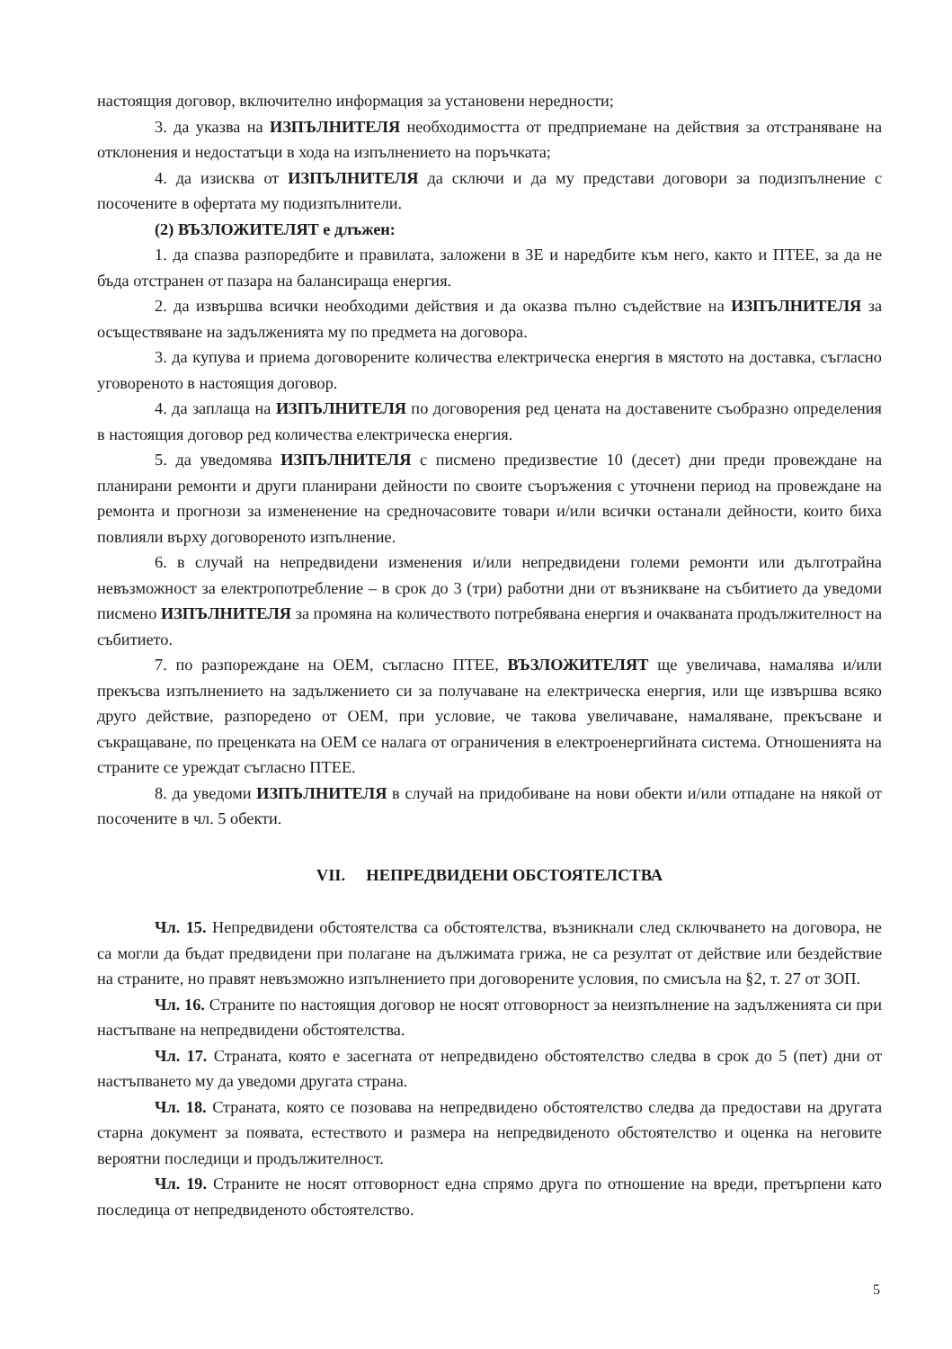настоящия договор, включително информация за установени нередности;
3. да указва на ИЗПЪЛНИТЕЛЯ необходимостта от предприемане на действия за отстраняване на отклонения и недостатъци в хода на изпълнението на поръчката;
4. да изисква от ИЗПЪЛНИТЕЛЯ да сключи и да му представи договори за подизпълнение с посочените в офертата му подизпълнители.
(2) ВЪЗЛОЖИТЕЛЯТ е длъжен:
1. да спазва разпоредбите и правилата, заложени в ЗЕ и наредбите към него, както и ПТЕЕ, за да не бъда отстранен от пазара на балансираща енергия.
2. да извършва всички необходими действия и да оказва пълно съдействие на ИЗПЪЛНИТЕЛЯ за осъществяване на задълженията му по предмета на договора.
3. да купува и приема договорените количества електрическа енергия в мястото на доставка, съгласно уговореното в настоящия договор.
4. да заплаща на ИЗПЪЛНИТЕЛЯ по договорения ред цената на доставените съобразно определения в настоящия договор ред количества електрическа енергия.
5. да уведомява ИЗПЪЛНИТЕЛЯ с писмено предизвестие 10 (десет) дни преди провеждане на планирани ремонти и други планирани дейности по своите съоръжения с уточнени период на провеждане на ремонта и прогнози за измененение на средночасовите товари и/или всички останали дейности, които биха повлияли върху договореното изпълнение.
6. в случай на непредвидени изменения и/или непредвидени големи ремонти или дълготрайна невъзможност за електропотребление – в срок до 3 (три) работни дни от възникване на събитието да уведоми писмено ИЗПЪЛНИТЕЛЯ за промяна на количеството потребявана енергия и очакваната продължителност на събитието.
7. по разпореждане на ОЕМ, съгласно ПТЕЕ, ВЪЗЛОЖИТЕЛЯТ ще увеличава, намалява и/или прекъсва изпълнението на задължението си за получаване на електрическа енергия, или ще извършва всяко друго действие, разпоредено от ОЕМ, при условие, че такова увеличаване, намаляване, прекъсване и съкращаване, по преценката на ОЕМ се налага от ограничения в електроенергийната система. Отношенията на страните се уреждат съгласно ПТЕЕ.
8. да уведоми ИЗПЪЛНИТЕЛЯ в случай на придобиване на нови обекти и/или отпадане на някой от посочените в чл. 5 обекти.
VII. НЕПРЕДВИДЕНИ ОБСТОЯТЕЛСТВА
Чл. 15. Непредвидени обстоятелства са обстоятелства, възникнали след сключването на договора, не са могли да бъдат предвидени при полагане на дължимата грижа, не са резултат от действие или бездействие на страните, но правят невъзможно изпълнението при договорените условия, по смисъла на §2, т. 27 от ЗОП.
Чл. 16. Страните по настоящия договор не носят отговорност за неизпълнение на задълженията си при настъпване на непредвидени обстоятелства.
Чл. 17. Страната, която е засегната от непредвидено обстоятелство следва в срок до 5 (пет) дни от настъпването му да уведоми другата страна.
Чл. 18. Страната, която се позовава на непредвидено обстоятелство следва да предостави на другата старна документ за появата, естеството и размера на непредвиденото обстоятелство и оценка на неговите вероятни последици и продължителност.
Чл. 19. Страните не носят отговорност една спрямо друга по отношение на вреди, претърпени като последица от непредвиденото обстоятелство.
5